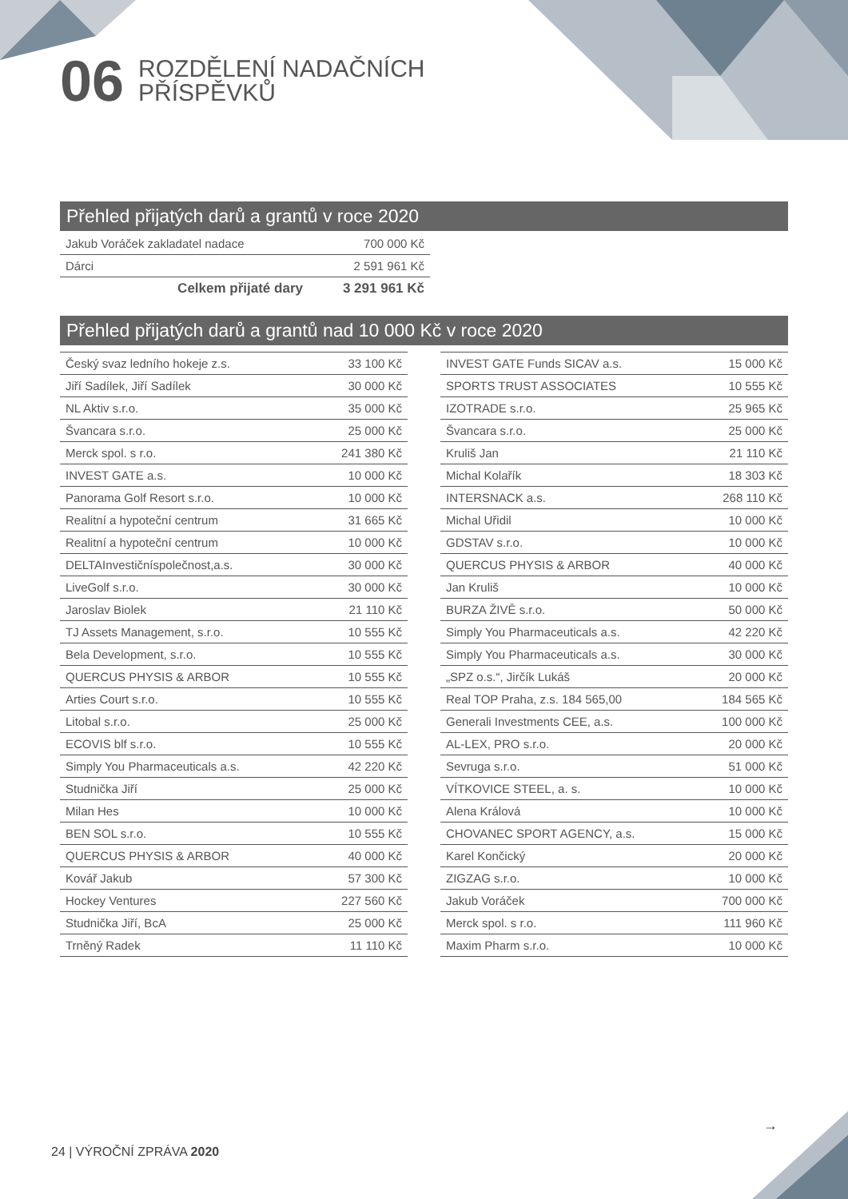06
ROZDĚLENÍ NADAČNÍCH
PŘÍSPĚVKŮ
Přehled přijatých darů a grantů v roce 2020
| Jakub Voráček zakladatel nadace | 700 000 Kč |
| Dárci | 2 591 961 Kč |
| Celkem přijaté dary | 3 291 961 Kč |
Přehled přijatých darů a grantů nad 10 000 Kč v roce 2020
| Český svaz ledního hokeje z.s. | 33 100 Kč |
| Jiří Sadílek, Jiří Sadílek | 30 000 Kč |
| NL Aktiv s.r.o. | 35 000 Kč |
| Švancara s.r.o. | 25 000 Kč |
| Merck spol. s r.o. | 241 380 Kč |
| INVEST GATE a.s. | 10 000 Kč |
| Panorama Golf Resort s.r.o. | 10 000 Kč |
| Realitní a hypoteční centrum | 31 665 Kč |
| Realitní a hypoteční centrum | 10 000 Kč |
| DELTAInvestičníspolečnost,a.s. | 30 000 Kč |
| LiveGolf s.r.o. | 30 000 Kč |
| Jaroslav Biolek | 21 110 Kč |
| TJ Assets Management, s.r.o. | 10 555 Kč |
| Bela Development, s.r.o. | 10 555 Kč |
| QUERCUS PHYSIS & ARBOR | 10 555 Kč |
| Arties Court s.r.o. | 10 555 Kč |
| Litobal s.r.o. | 25 000 Kč |
| ECOVIS blf s.r.o. | 10 555 Kč |
| Simply You Pharmaceuticals a.s. | 42 220 Kč |
| Studnička Jiří | 25 000 Kč |
| Milan Hes | 10 000 Kč |
| BEN SOL s.r.o. | 10 555 Kč |
| QUERCUS PHYSIS & ARBOR | 40 000 Kč |
| Kovář Jakub | 57 300 Kč |
| Hockey Ventures | 227 560 Kč |
| Studnička Jiří, BcA | 25 000 Kč |
| Trněný Radek | 11 110 Kč |
| INVEST GATE Funds SICAV a.s. | 15 000 Kč |
| SPORTS TRUST ASSOCIATES | 10 555 Kč |
| IZOTRADE s.r.o. | 25 965 Kč |
| Švancara s.r.o. | 25 000 Kč |
| Kruliš Jan | 21 110 Kč |
| Michal Kolařík | 18 303 Kč |
| INTERSNACK a.s. | 268 110 Kč |
| Michal Uřidil | 10 000 Kč |
| GDSTAV s.r.o. | 10 000 Kč |
| QUERCUS PHYSIS & ARBOR | 40 000 Kč |
| Jan Kruliš | 10 000 Kč |
| BURZA ŽIVĚ s.r.o. | 50 000 Kč |
| Simply You Pharmaceuticals a.s. | 42 220 Kč |
| Simply You Pharmaceuticals a.s. | 30 000 Kč |
| „SPZ o.s.“, Jirčík Lukáš | 20 000 Kč |
| Real TOP Praha, z.s. 184 565,00 | 184 565 Kč |
| Generali Investments CEE, a.s. | 100 000 Kč |
| AL-LEX, PRO s.r.o. | 20 000 Kč |
| Sevruga s.r.o. | 51 000 Kč |
| VÍTKOVICE STEEL, a. s. | 10 000 Kč |
| Alena Králová | 10 000 Kč |
| CHOVANEC SPORT AGENCY, a.s. | 15 000 Kč |
| Karel Končický | 20 000 Kč |
| ZIGZAG s.r.o. | 10 000 Kč |
| Jakub Voráček | 700 000 Kč |
| Merck spol. s r.o. | 111 960 Kč |
| Maxim Pharm s.r.o. | 10 000 Kč |
→
24 | VÝROČNÍ ZPRÁVA 2020